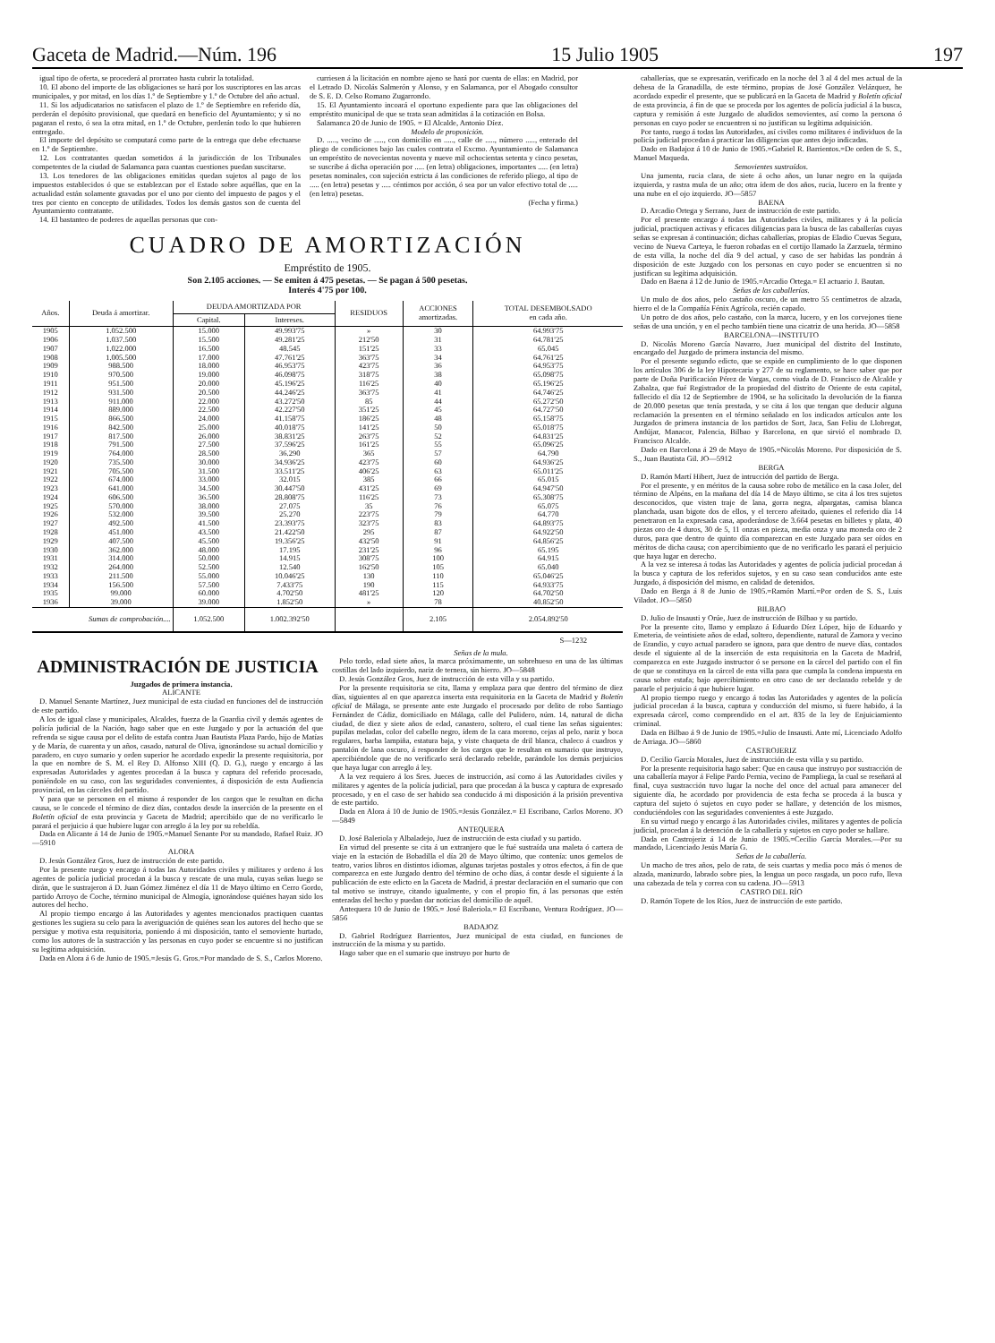Gaceta de Madrid.—Núm. 196 15 Julio 1905 197
igual tipo de oferta, se procederá al prorrateo hasta cubrir la totalidad.
10. El abono del importe de las obligaciones se hará por los suscriptores en las arcas municipales, y por mitad, en los días 1.º de Septiembre y 1.º de Octubre del año actual.
11. Si los adjudicatarios no satisfacen el plazo de 1.º de Septiembre en referido día, perderán el depósito provisional, que quedará en beneficio del Ayuntamiento; y si no pagaran el resto, ó sea la otra mitad, en 1.º de Octubre, perderán todo lo que hubieren entregado.
El importe del depósito se computará como parte de la entrega que debe efectuarse en 1.º de Septiembre.
12. Los contratantes quedan sometidos á la jurisdicción de los Tribunales competentes de la ciudad de Salamanca para cuantas cuestiones puedan suscitarse.
13. Los tenedores de las obligaciones emitidas quedan sujetos al pago de los impuestos establecidos ó que se establezcan por el Estado sobre aquéllas, que en la actualidad están solamente gravadas por el uno por ciento del impuesto de pagos y el tres por ciento en concepto de utilidades. Todos los demás gastos son de cuenta del Ayuntamiento contratante.
14. El bastanteo de poderes de aquellas personas que con-
curriesen á la licitación en nombre ajeno se hará por cuenta de ellas: en Madrid, por el Letrado D. Nicolás Salmerón y Alonso, y en Salamanca, por el Abogado consultor de S. E. D. Celso Romano Zugarrondo.
15. El Ayuntamiento incoará el oportuno expediente para que las obligaciones del empréstito municipal de que se trata sean admitidas á la cotización en Bolsa.
Salamanca 20 de Junio de 1905. = El Alcalde, Antonio Díez.
Modelo de proposición.
D. ....., vecino de ....., con domicilio en ....., calle de ....., número ....., enterado del pliego de condiciones bajo las cuales contrata el Excmo. Ayuntamiento de Salamanca un empréstito de novecientas noventa y nueve mil ochocientas setenta y cinco pesetas, se suscribe á dicha operación por ..... (en letra) obligaciones, importantes ..... (en letra) pesetas nominales, con sujeción estricta á las condiciones de referido pliego, al tipo de ..... (en letra) pesetas y ..... céntimos por acción, ó sea por un valor efectivo total de ..... (en letra) pesetas.
(Fecha y firma.)
CUADRO DE AMORTIZACIÓN
Empréstito de 1905.
Son 2.105 acciones. — Se emiten á 475 pesetas. — Se pagan á 500 pesetas.
Interés 4'75 por 100.
| Años. | Deuda á amortizar. | DEUDA AMORTIZADA POR | | RESIDUOS | ACCIONES amortizadas. | TOTAL DESEMBOLSADO en cada año. |
| --- | --- | --- | --- | --- | --- | --- |
| | | Capital. | Intereses. | | | |
| 1905 | 1.052.500 | 15.000 | 49.993'75 | » | 30 | 64.993'75 |
| 1906 | 1.037.500 | 15.500 | 49.281'25 | 212'50 | 31 | 64.781'25 |
| 1907 | 1.022.000 | 16.500 | 48.545 | 151'25 | 33 | 65.045 |
| 1908 | 1.005.500 | 17.000 | 47.761'25 | 363'75 | 34 | 64.761'25 |
| 1909 | 988.500 | 18.000 | 46.953'75 | 423'75 | 36 | 64.953'75 |
| 1910 | 970.500 | 19.000 | 46.098'75 | 318'75 | 38 | 65.098'75 |
| 1911 | 951.500 | 20.000 | 45.196'25 | 116'25 | 40 | 65.196'25 |
| 1912 | 931.500 | 20.500 | 44.246'25 | 363'75 | 41 | 64.746'25 |
| 1913 | 911.000 | 22.000 | 43.272'50 | 85 | 44 | 65.272'50 |
| 1914 | 889.000 | 22.500 | 42.227'50 | 351'25 | 45 | 64.727'50 |
| 1915 | 866.500 | 24.000 | 41.158'75 | 186'25 | 48 | 65.158'75 |
| 1916 | 842.500 | 25.000 | 40.018'75 | 141'25 | 50 | 65.018'75 |
| 1917 | 817.500 | 26.000 | 38.831'25 | 263'75 | 52 | 64.831'25 |
| 1918 | 791.500 | 27.500 | 37.596'25 | 161'25 | 55 | 65.096'25 |
| 1919 | 764.000 | 28.500 | 36.290 | 365 | 57 | 64.790 |
| 1920 | 735.500 | 30.000 | 34.936'25 | 423'75 | 60 | 64.936'25 |
| 1921 | 705.500 | 31.500 | 33.511'25 | 406'25 | 63 | 65.011'25 |
| 1922 | 674.000 | 33.000 | 32.015 | 385 | 66 | 65.015 |
| 1923 | 641.000 | 34.500 | 30.447'50 | 431'25 | 69 | 64.947'50 |
| 1924 | 606.500 | 36.500 | 28.808'75 | 116'25 | 73 | 65.308'75 |
| 1925 | 570.000 | 38.000 | 27.075 | 35 | 76 | 65.075 |
| 1926 | 532.000 | 39.500 | 25.270 | 223'75 | 79 | 64.770 |
| 1927 | 492.500 | 41.500 | 23.393'75 | 323'75 | 83 | 64.893'75 |
| 1928 | 451.000 | 43.500 | 21.422'50 | 295 | 87 | 64.922'50 |
| 1929 | 407.500 | 45.500 | 19.356'25 | 432'50 | 91 | 64.856'25 |
| 1930 | 362.000 | 48.000 | 17.195 | 231'25 | 96 | 65.195 |
| 1931 | 314.000 | 50.000 | 14.915 | 308'75 | 100 | 64.915 |
| 1932 | 264.000 | 52.500 | 12.540 | 162'50 | 105 | 65.040 |
| 1933 | 211.500 | 55.000 | 10.046'25 | 130 | 110 | 65.046'25 |
| 1934 | 156.500 | 57.500 | 7.433'75 | 190 | 115 | 64.933'75 |
| 1935 | 99.000 | 60.000 | 4.702'50 | 481'25 | 120 | 64.702'50 |
| 1936 | 39.000 | 39.000 | 1.852'50 | » | 78 | 40.852'50 |
| Sumas de comprobación.... | | 1.052.500 | 1.002.392'50 | | 2.105 | 2.054.892'50 |
S—1232
ADMINISTRACIÓN DE JUSTICIA
Juzgados de primera instancia.
ALICANTE
D. Manuel Senante Martínez, Juez municipal de esta ciudad en funciones del de instrucción de este partido.
A los de igual clase y municipales, Alcaldes, fuerza de la Guardia civil y demás agentes de policía judicial de la Nación, hago saber que en este Juzgado y por la actuación del que refrenda se sigue causa por el delito de estafa contra Juan Bautista Plaza Pardo, hijo de Matías y de María, de cuarenta y un años, casado, natural de Oliva, ignorándose su actual domicilio y paradero, en cuyo sumario y orden superior he acordado expedir la presente requisitoria, por la que en nombre de S. M. el Rey D. Alfonso XIII (Q. D. G.), ruego y encargo á las expresadas Autoridades y agentes procedan á la busca y captura del referido procesado, poniéndole en su caso, con las seguridades convenientes, á disposición de esta Audiencia provincial, en las cárceles del partido.
Y para que se personen en el mismo á responder de los cargos que le resultan en dicha causa, se le concede el término de diez días, contados desde la inserción de la presente en el Boletín oficial de esta provincia y Gaceta de Madrid; apercibido que de no verificarlo le parará el perjuicio á que hubiere lugar con arreglo á la ley por su rebeldía.
Dada en Alicante á 14 de Junio de 1905.=Manuel Senante Por su mandado, Rafael Ruiz. JO—5910
ALORA
D. Jesús González Gros, Juez de instrucción de este partido.
Por la presente ruego y encargo á todas las Autoridades civiles y militares y ordeno á los agentes de policía judicial procedan á la busca y rescate de una mula, cuyas señas luego se dirán, que le sustrajeron á D. Juan Gómez Jiménez el día 11 de Mayo último en Cerro Gordo, partido Arroyo de Coche, término municipal de Almogía, ignorándose quiénes hayan sido los autores del hecho.
Al propio tiempo encargo á las Autoridades y agentes mencionados practiquen cuantas gestiones les sugiera su celo para la averiguación de quiénes sean los autores del hecho que se persigue y motiva esta requisitoria, poniendo á mi disposición, tanto el semoviente hurtado, como los autores de la sustracción y las personas en cuyo poder se encuentre si no justifican su legítima adquisición.
Dada en Alora á 6 de Junio de 1905.=Jesús G. Gros.=Por mandado de S. S., Carlos Moreno.
Señas de la mula.
Pelo tordo, edad siete años, la marca próximamente, un sobrehueso en una de las últimas costillas del lado izquierdo, nariz de ternera, sin hierro. JO—5848
D. Jesús González Gros, Juez de instrucción de esta villa y su partido.
Por la presente requisitoria se cita, llama y emplaza para que dentro del término de diez días, siguientes al en que aparezca inserta esta requisitoria en la Gaceta de Madrid y Boletín oficial de Málaga, se presente ante este Juzgado el procesado por delito de robo Santiago Fernández de Cádiz, domiciliado en Málaga, calle del Pulidero, núm. 14, natural de dicha ciudad, de diez y siete años de edad, canastero, soltero, el cual tiene las señas siguientes: pupilas meladas, color del cabello negro, ídem de la cara moreno, cejas al pelo, nariz y boca regulares, barba lampiña, estatura baja, y viste chaqueta de dril blanca, chaleco á cuadros y pantalón de lana oscuro, á responder de los cargos que le resultan en sumario que instruyo, apercibiéndole que de no verificarlo será declarado rebelde, parándole los demás perjuicios que haya lugar con arreglo á ley.
A la vez requiero á los Sres. Jueces de instrucción, así como á las Autoridades civiles y militares y agentes de la policía judicial, para que procedan á la busca y captura de expresado procesado, y en el caso de ser habido sea conducido á mi disposición á la prisión preventiva de este partido.
Dada en Alora á 10 de Junio de 1905.=Jesús González.= El Escribano, Carlos Moreno. JO—5849
ANTEQUERA
D. José Baleriola y Albaladejo, Juez de instrucción de esta ciudad y su partido.
En virtud del presente se cita á un extranjero que le fué sustraída una maleta ó cartera de viaje en la estación de Bobadilla el día 20 de Mayo último, que contenía: unos gemelos de teatro, varios libros en distintos idiomas, algunas tarjetas postales y otros efectos, á fin de que comparezca en este Juzgado dentro del término de ocho días, á contar desde el siguiente á la publicación de este edicto en la Gaceta de Madrid, á prestar declaración en el sumario que con tal motivo se instruye, citando igualmente, y con el propio fin, á las personas que estén enteradas del hecho y puedan dar noticias del domicilio de aquél.
Antequera 10 de Junio de 1905.= José Baleriola.= El Escribano, Ventura Rodríguez. JO—5856
BADAJOZ
D. Gabriel Rodríguez Barrientos, Juez municipal de esta ciudad, en funciones de instrucción de la misma y su partido.
Hago saber que en el sumario que instruyo por hurto de
caballerías, que se expresarán, verificado en la noche del 3 al 4 del mes actual de la dehesa de la Granadilla, de este término, propias de José González Velázquez, he acordado expedir el presente, que se publicará en la Gaceta de Madrid y Boletín oficial de esta provincia, á fin de que se proceda por los agentes de policía judicial á la busca, captura y remisión á este Juzgado de aludidos semovientes, así como la persona ó personas en cuyo poder se encuentren si no justifican su legítima adquisición.
Por tanto, ruego á todas las Autoridades, así civiles como militares é individuos de la policía judicial procedan á practicar las diligencias que antes dejo indicadas.
Dado en Badajoz á 10 de Junio de 1905.=Gabriel R. Barrientos.=De orden de S. S., Manuel Maqueda.
Semovientes sustraídos.
Una jumenta, rucia clara, de siete á ocho años, un lunar negro en la quijada izquierda, y rastra mula de un año; otra ídem de dos años, rucia, lucero en la frente y una nube en el ojo izquierdo. JO—5857
BAENA
D. Arcadio Ortega y Serrano, Juez de instrucción de este partido.
Por el presente encargo á todas las Autoridades civiles, militares y á la policía judicial, practiquen activas y eficaces diligencias para la busca de las caballerías cuyas señas se expresan á continuación; dichas caballerías, propias de Eladio Cuevas Segura, vecino de Nueva Carteya, le fueron robadas en el cortijo llamado la Zarzuela, término de esta villa, la noche del día 9 del actual, y caso de ser habidas las pondrán á disposición de este Juzgado con los personas en cuyo poder se encuentren si no justifican su legítima adquisición.
Dado en Baena á 12 de Junio de 1905.=Arcadio Ortega.= El actuario J. Bautan.
Señas de las caballerías.
Un mulo de dos años, pelo castaño oscuro, de un metro 55 centímetros de alzada, hierro el de la Compañía Fénix Agrícola, recién capado.
Un potro de dos años, pelo castaño, con la marca, lucero, y en los corvejones tiene señas de una unción, y en el pecho también tiene una cicatriz de una herida. JO—5858
BARCELONA—INSTITUTO
D. Nicolás Moreno García Navarro, Juez municipal del distrito del Instituto, encargado del Juzgado de primera instancia del mismo.
Por el presente segundo edicto, que se expide en cumplimiento de lo que disponen los artículos 306 de la ley Hipotecaria y 277 de su reglamento, se hace saber que por parte de Doña Purificación Pérez de Vargas, como viuda de D. Francisco de Alcalde y Zabalza, que fué Registrador de la propiedad del distrito de Oriente de esta capital, fallecido el día 12 de Septiembre de 1904, se ha solicitado la devolución de la fianza de 20.000 pesetas que tenía prestada, y se cita á los que tengan que deducir alguna reclamación la presenten en el término señalado en los indicados artículos ante los Juzgados de primera instancia de los partidos de Sort, Jaca, San Feliu de Llobregat, Andújar, Manacor, Palencia, Bilbao y Barcelona, en que sirvió el nombrado D. Francisco Alcalde.
Dado en Barcelona á 29 de Mayo de 1905.=Nicolás Moreno. Por disposición de S. S., Juan Bautista Gil. JO—5912
BERGA
D. Ramón Martí Hibert, Juez de intrucción del partido de Berga.
Por el presente, y en méritos de la causa sobre robo de metálico en la casa Joler, del término de Alpéns, en la mañana del día 14 de Mayo último, se cita á los tres sujetos desconocidos, que visten traje de lana, gorra negra, alpargatas, camisa blanca planchada, usan bigote dos de ellos, y el tercero afeitado, quienes el referido día 14 penetraron en la expresada casa, apoderándose de 3.664 pesetas en billetes y plata, 40 piezas oro de 4 duros, 30 de 5, 11 onzas en pieza, media onza y una moneda oro de 2 duros, para que dentro de quinto día comparezcan en este Juzgado para ser oídos en méritos de dicha causa; con apercibimiento que de no verificarlo les parará el perjuicio que haya lugar en derecho.
A la vez se interesa á todas las Autoridades y agentes de policía judicial procedan á la busca y captura de los referidos sujetos, y en su caso sean conducidos ante este Juzgado, á disposición del mismo, en calidad de detenidos.
Dado en Berga á 8 de Junio de 1905.=Ramón Martí.=Por orden de S. S., Luis Viladot. JO—5850
BILBAO
D. Julio de Insausti y Orúe, Juez de instrucción de Bilbao y su partido.
Por la presente cito, llamo y emplazo á Eduardo Díez López, hijo de Eduardo y Emeteria, de veintisiete años de edad, soltero, dependiente, natural de Zamora y vecino de Erandio, y cuyo actual paradero se ignora, para que dentro de nueve días, contados desde el siguiente al de la inserción de esta requisitoria en la Gaceta de Madrid, comparezca en este Juzgado instructor ó se persone en la cárcel del partido con el fin de que se constituya en la cárcel de esta villa para que cumpla la condena impuesta en causa sobre estafa; bajo apercibimiento en otro caso de ser declarado rebelde y de pararle el perjuicio á que hubiere lugar.
Al propio tiempo ruego y encargo á todas las Autoridades y agentes de la policía judicial procedan á la busca, captura y conducción del mismo, si fuere habido, á la expresada cárcel, como comprendido en el art. 835 de la ley de Enjuiciamiento criminal.
Dada en Bilbao á 9 de Junio de 1905.=Julio de Insausti. Ante mí, Licenciado Adolfo de Arriaga. JO—5860
CASTROJERIZ
D. Cecilio García Morales, Juez de instrucción de esta villa y su partido.
Por la presente requisitoria hago saber: Que en causa que instruyo por sustracción de una caballería mayor á Felipe Pardo Pernia, vecino de Pampliega, la cual se reseñará al final, cuya sustracción tuvo lugar la noche del once del actual para amanecer del siguiente día, he acordado por providencia de esta fecha se proceda á la busca y captura del sujeto ó sujetos en cuyo poder se hallare, y detención de los mismos, conduciéndoles con las seguridades convenientes á este Juzgado.
En su virtud ruego y encargo á las Autoridades civiles, militares y agentes de policía judicial, procedan á la detención de la caballería y sujetos en cuyo poder se hallare.
Dada en Castrojeriz á 14 de Junio de 1905.=Cecilio García Morales.—Por su mandado, Licenciado Jesús María G.
Señas de la caballería.
Un macho de tres años, pelo de rata, de seis cuartas y media poco más ó menos de alzada, manizurdo, labrado sobre pies, la lengua un poco rasgada, un poco rufo, lleva una cabezada de tela y correa con su cadena. JO—5913
CASTRO DEL RÍO
D. Ramón Topete de los Ríos, Juez de instrucción de este partido.